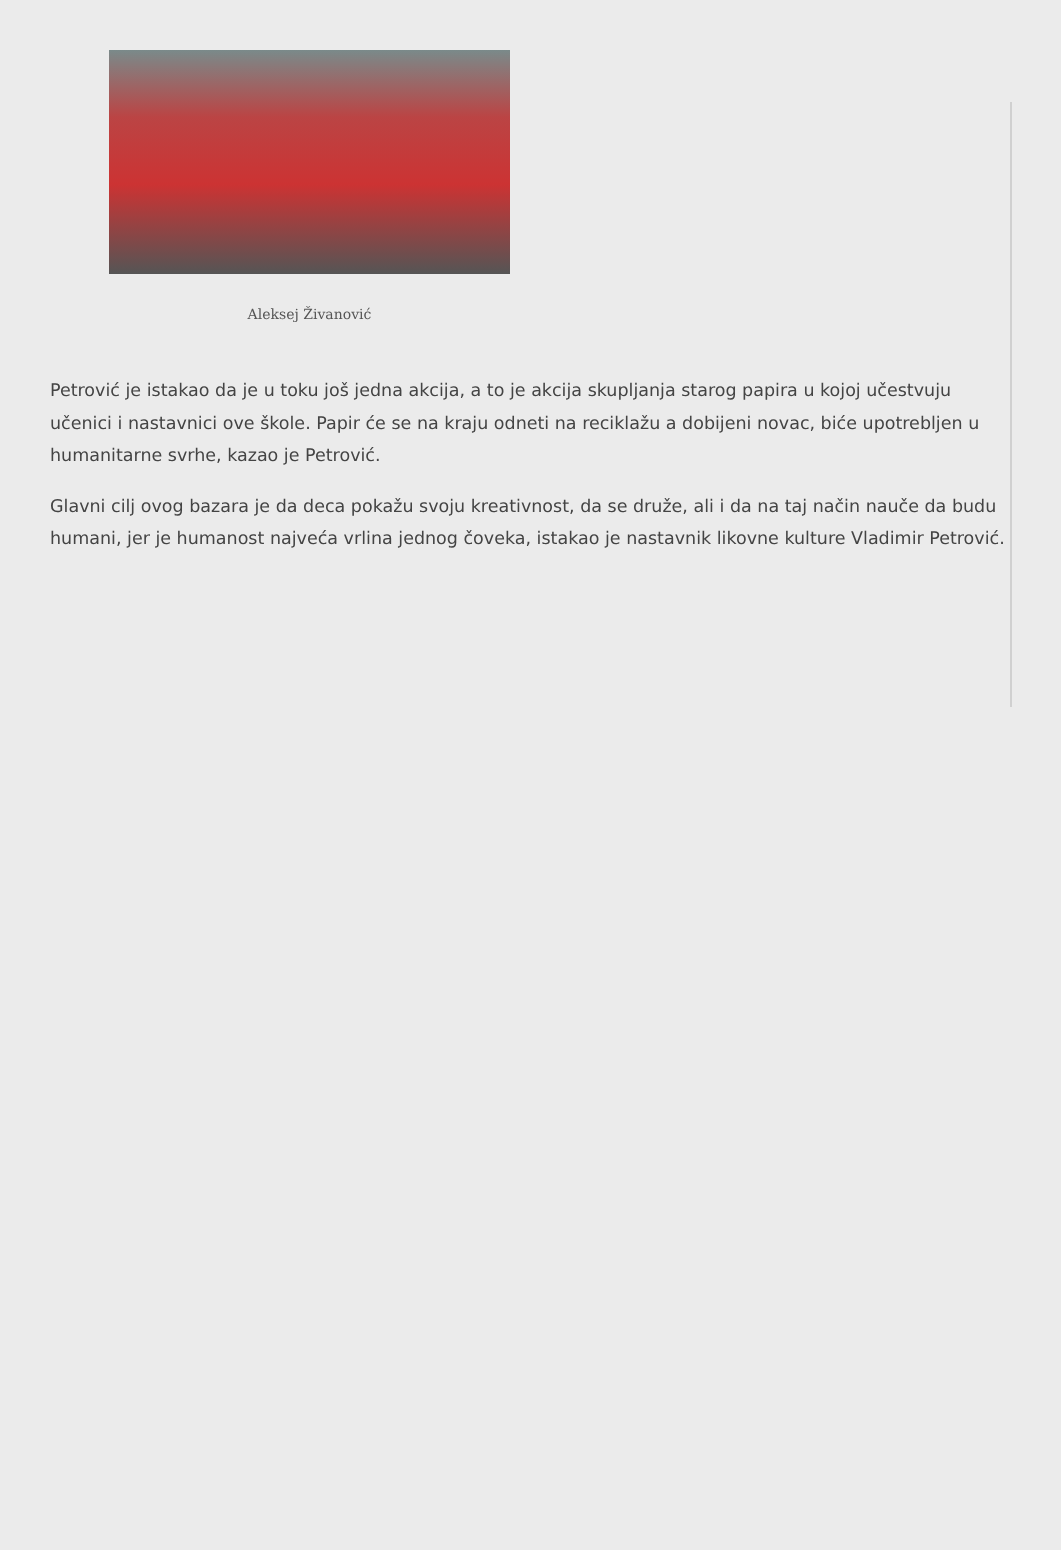Aleksej Živanović
Petrović je istakao da je u toku još jedna akcija, a to je akcija skupljanja starog papira u kojoj učestvuju učenici i nastavnici ove škole. Papir će se na kraju odneti na reciklažu a dobijeni novac, biće upotrebljen u humanitarne svrhe, kazao je Petrović.
Glavni cilj ovog bazara je da deca pokažu svoju kreativnost, da se druže, ali i da na taj način nauče da budu humani, jer je humanost najveća vrlina jednog čoveka, istakao je nastavnik likovne kulture Vladimir Petrović.